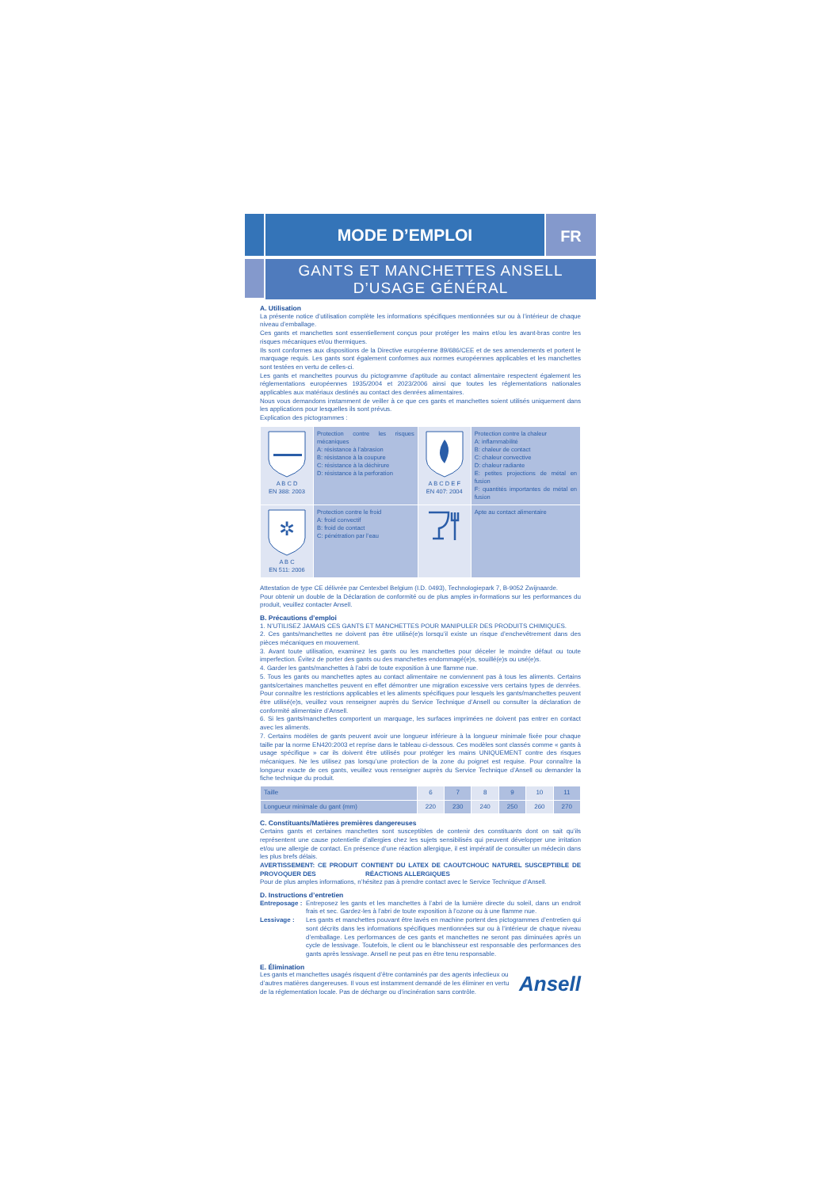MODE D’EMPLOI
FR
GANTS ET MANCHETTES ANSELL
D’USAGE GÉNÉRAL
A. Utilisation
La présente notice d’utilisation complète les informations spécifiques mentionnées sur ou à l’intérieur de chaque niveau d’emballage.
Ces gants et manchettes sont essentiellement conçus pour protéger les mains et/ou les avant-bras contre les risques mécaniques et/ou thermiques.
Ils sont conformes aux dispositions de la Directive européenne 89/686/CEE et de ses amendements et portent le marquage requis. Les gants sont également conformes aux normes européennes applicables et les manchettes sont testées en vertu de celles-ci.
Les gants et manchettes pourvus du pictogramme d’aptitude au contact alimentaire respectent également les réglementations européennes 1935/2004 et 2023/2006 ainsi que toutes les réglementations nationales applicables aux matériaux destinés au contact des denrées alimentaires.
Nous vous demandons instamment de veiller à ce que ces gants et manchettes soient utilisés uniquement dans les applications pour lesquelles ils sont prévus.
Explication des pictogrammes :
| A B C D EN 388: 2003 | Protection contre les risques mécaniques A: résistance à l’abrasion B: résistance à la coupure C: résistance à la déchirure D: résistance à la perforation | A B C D E F EN 407: 2004 | Protection contre la chaleur A: inflammabilité B: chaleur de contact C: chaleur convective D: chaleur radiante E: petites projections de métal en fusion F: quantités importantes de métal en fusion |
| ✲ A B C EN 511: 2006 | Protection contre le froid A: froid convectif B: froid de contact C: pénétration par l’eau | | Apte au contact alimentaire |
Attestation de type CE délivrée par Centexbel Belgium (I.D. 0493), Technologiepark 7, B-9052 Zwijnaarde.
Pour obtenir un double de la Déclaration de conformité ou de plus amples in-formations sur les performances du produit, veuillez contacter Ansell.
B. Précautions d’emploi
1. N’UTILISEZ JAMAIS CES GANTS ET MANCHETTES POUR MANIPULER DES PRODUITS CHIMIQUES.
2. Ces gants/manchettes ne doivent pas être utilisé(e)s lorsqu’il existe un risque d’enchevêtrement dans des pièces mécaniques en mouvement.
3. Avant toute utilisation, examinez les gants ou les manchettes pour déceler le moindre défaut ou toute imperfection. Évitez de porter des gants ou des manchettes endommagé(e)s, souillé(e)s ou usé(e)s.
4. Garder les gants/manchettes à l’abri de toute exposition à une flamme nue.
5. Tous les gants ou manchettes aptes au contact alimentaire ne conviennent pas à tous les aliments. Certains gants/certaines manchettes peuvent en effet démontrer une migration excessive vers certains types de denrées. Pour connaître les restrictions applicables et les aliments spécifiques pour lesquels les gants/manchettes peuvent être utilisé(e)s, veuillez vous renseigner auprès du Service Technique d’Ansell ou consulter la déclaration de conformité alimentaire d’Ansell.
6. Si les gants/manchettes comportent un marquage, les surfaces imprimées ne doivent pas entrer en contact avec les aliments.
7. Certains modèles de gants peuvent avoir une longueur inférieure à la longueur minimale fixée pour chaque taille par la norme EN420:2003 et reprise dans le tableau ci-dessous. Ces modèles sont classés comme « gants à usage spécifique » car ils doivent être utilisés pour protéger les mains UNIQUEMENT contre des risques mécaniques. Ne les utilisez pas lorsqu’une protection de la zone du poignet est requise. Pour connaître la longueur exacte de ces gants, veuillez vous renseigner auprès du Service Technique d’Ansell ou demander la fiche technique du produit.
| Taille | 6 | 7 | 8 | 9 | 10 | 11 |
| --- | --- | --- | --- | --- | --- | --- |
| Longueur minimale du gant (mm) | 220 | 230 | 240 | 250 | 260 | 270 |
C. Constituants/Matières premières dangereuses
Certains gants et certaines manchettes sont susceptibles de contenir des constituants dont on sait qu’ils représentent une cause potentielle d’allergies chez les sujets sensibilisés qui peuvent développer une irritation et/ou une allergie de contact. En présence d’une réaction allergique, il est impératif de consulter un médecin dans les plus brefs délais.
AVERTISSEMENT: CE PRODUIT CONTIENT DU LATEX DE CAOUTCHOUC NATUREL SUSCEPTIBLE DE PROVOQUER DES RÉACTIONS ALLERGIQUES
Pour de plus amples informations, n’hésitez pas à prendre contact avec le Service Technique d’Ansell.
D. Instructions d’entretien
Entreposage :
Entreposez les gants et les manchettes à l’abri de la lumière directe du soleil, dans un endroit frais et sec. Gardez-les à l’abri de toute exposition à l’ozone ou à une flamme nue.
Lessivage :
Les gants et manchettes pouvant être lavés en machine portent des pictogrammes d’entretien qui sont décrits dans les informations spécifiques mentionnées sur ou à l’intérieur de chaque niveau d’emballage. Les performances de ces gants et manchettes ne seront pas diminuées après un cycle de lessivage. Toutefois, le client ou le blanchisseur est responsable des performances des gants après lessivage. Ansell ne peut pas en être tenu responsable.
E. Élimination
Les gants et manchettes usagés risquent d’être contaminés par des agents infectieux ou d’autres matières dangereuses. Il vous est instamment demandé de les éliminer en vertu de la réglementation locale. Pas de décharge ou d’incinération sans contrôle.
Ansell